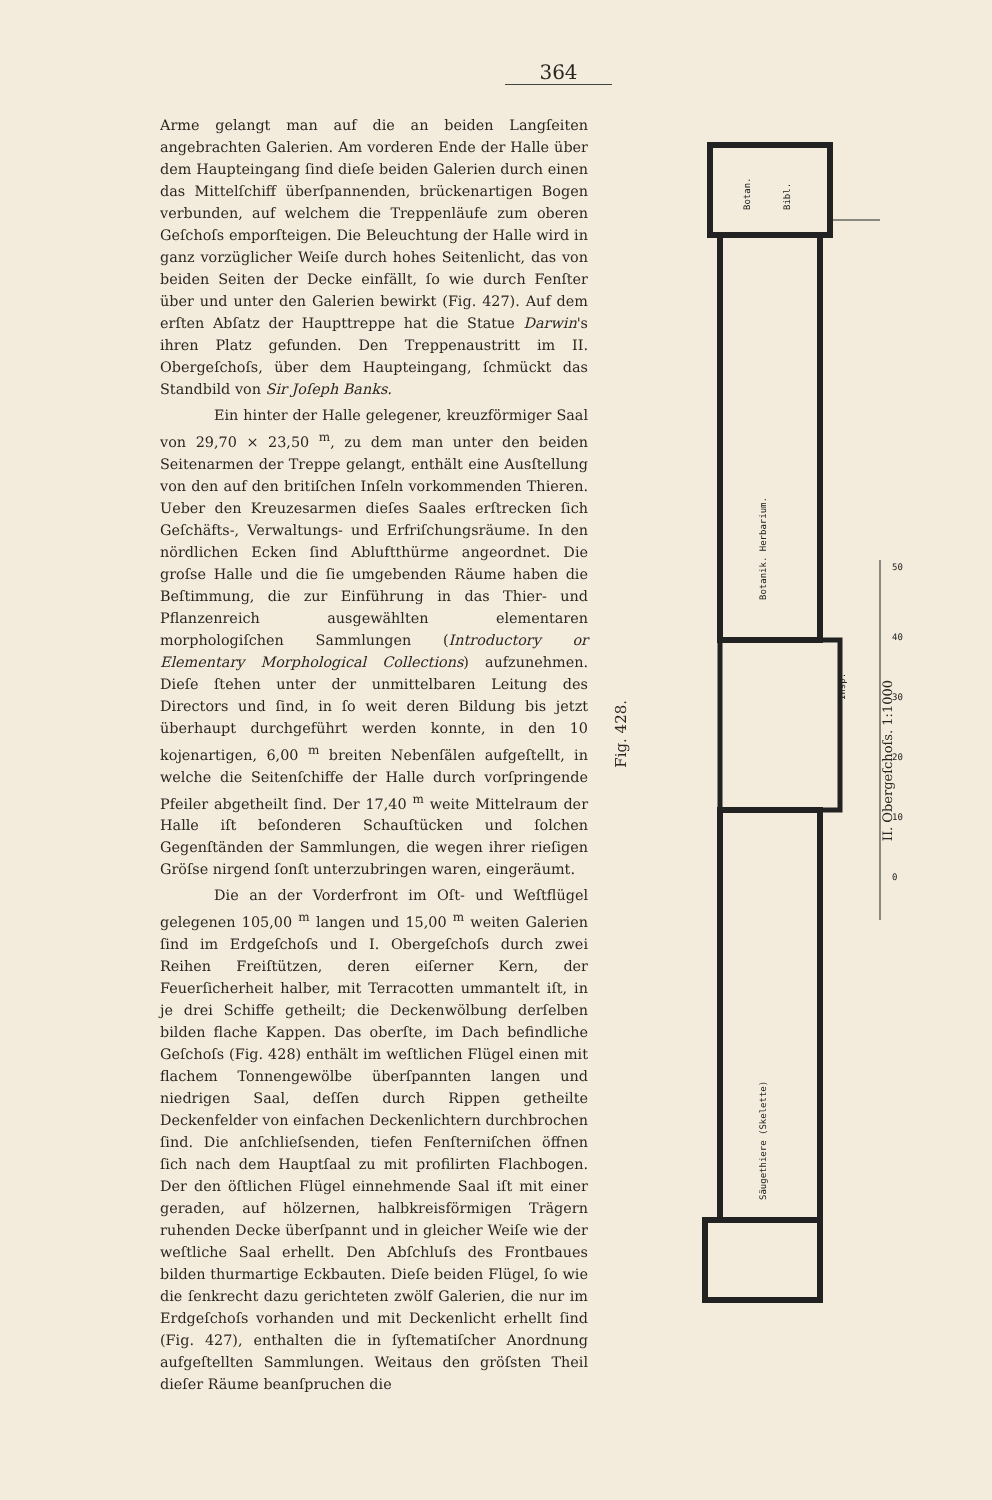364
Arme gelangt man auf die an beiden Langſeiten angebrachten Galerien. Am vorderen Ende der Halle über dem Haupteingang ſind dieſe beiden Galerien durch einen das Mittelſchiff überſpannenden, brückenartigen Bogen verbunden, auf welchem die Treppenläufe zum oberen Geſchoſs emporſteigen. Die Beleuchtung der Halle wird in ganz vorzüglicher Weiſe durch hohes Seitenlicht, das von beiden Seiten der Decke einfällt, ſo wie durch Fenſter über und unter den Galerien bewirkt (Fig. 427). Auf dem erſten Abſatz der Haupttreppe hat die Statue Darwin's ihren Platz gefunden. Den Treppenaustritt im II. Obergeſchoſs, über dem Haupteingang, ſchmückt das Standbild von Sir Joſeph Banks.
Ein hinter der Halle gelegener, kreuzförmiger Saal von 29,70 × 23,50 <sup>m</sup>, zu dem man unter den beiden Seitenarmen der Treppe gelangt, enthält eine Ausſtellung von den auf den britiſchen Inſeln vorkommenden Thieren. Ueber den Kreuzesarmen dieſes Saales erſtrecken ſich Geſchäfts-, Verwaltungs- und Erfriſchungsräume. In den nördlichen Ecken ſind Abluftthürme angeordnet. Die groſse Halle und die ſie umgebenden Räume haben die Beſtimmung, die zur Einführung in das Thier- und Pflanzenreich ausgewählten elementaren morphologiſchen Sammlungen (Introductory or Elementary Morphological Collections) aufzunehmen. Dieſe ſtehen unter der unmittelbaren Leitung des Directors und ſind, in ſo weit deren Bildung bis jetzt überhaupt durchgeführt werden konnte, in den 10 kojenartigen, 6,00 <sup>m</sup> breiten Nebenſälen aufgeſtellt, in welche die Seitenſchiffe der Halle durch vorſpringende Pfeiler abgetheilt ſind. Der 17,40 <sup>m</sup> weite Mittelraum der Halle iſt beſonderen Schauſtücken und ſolchen Gegenſtänden der Sammlungen, die wegen ihrer rieſigen Gröſse nirgend ſonſt unterzubringen waren, eingeräumt.
Die an der Vorderfront im Oſt- und Weſtflügel gelegenen 105,00 <sup>m</sup> langen und 15,00 <sup>m</sup> weiten Galerien ſind im Erdgeſchoſs und I. Obergeſchoſs durch zwei Reihen Freiſtützen, deren eiſerner Kern, der Feuerſicherheit halber, mit Terracotten ummantelt iſt, in je drei Schiffe getheilt; die Deckenwölbung derſelben bilden flache Kappen. Das oberſte, im Dach befindliche Geſchoſs (Fig. 428) enthält im weſtlichen Flügel einen mit flachem Tonnengewölbe überſpannten langen und niedrigen Saal, deſſen durch Rippen getheilte Deckenfelder von einfachen Deckenlichtern durchbrochen ſind. Die anſchlieſsenden, tiefen Fenſterniſchen öffnen ſich nach dem Hauptſaal zu mit profilirten Flachbogen. Der den öſtlichen Flügel einnehmende Saal iſt mit einer geraden, auf hölzernen, halbkreisförmigen Trägern ruhenden Decke überſpannt und in gleicher Weiſe wie der weſtliche Saal erhellt. Den Abſchluſs des Frontbaues bilden thurmartige Eckbauten. Dieſe beiden Flügel, ſo wie die ſenkrecht dazu gerichteten zwölf Galerien, die nur im Erdgeſchoſs vorhanden und mit Deckenlicht erhellt ſind (Fig. 427), enthalten die in ſyſtematiſcher Anordnung aufgeſtellten Sammlungen. Weitaus den gröſsten Theil dieſer Räume beanſpruchen die
Fig. 428.
II. Obergeſchoſs. 1:1000
Botan.
Bibl.
Botanik. Herbarium.
Säugethiere (Skelette)
Insp.
50
40
30
20
10
0